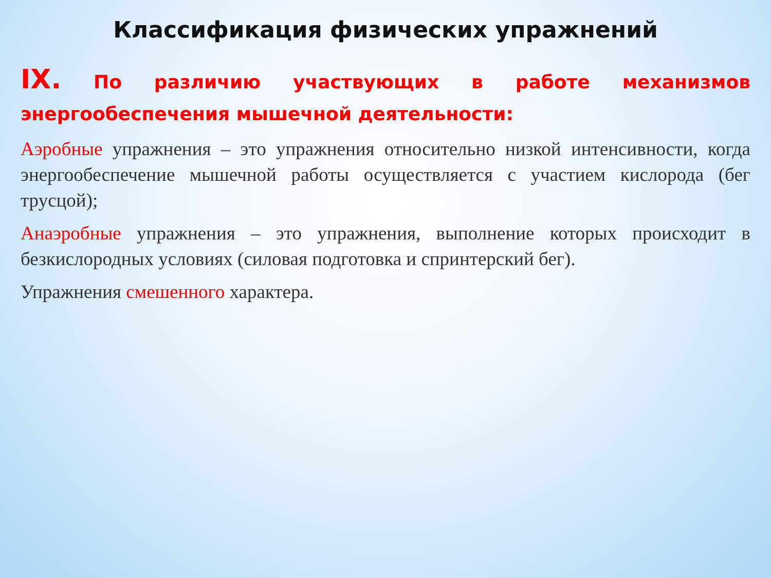Классификация физических упражнений
IX. По различию участвующих в работе механизмов энергообеспечения мышечной деятельности:
Аэробные упражнения – это упражнения относительно низкой интенсивности, когда энергообеспечение мышечной работы осуществляется с участием кислорода (бег трусцой);
Анаэробные упражнения – это упражнения, выполнение которых происходит в безкислородных условиях (силовая подготовка и спринтерский бег).
Упражнения смешенного характера.